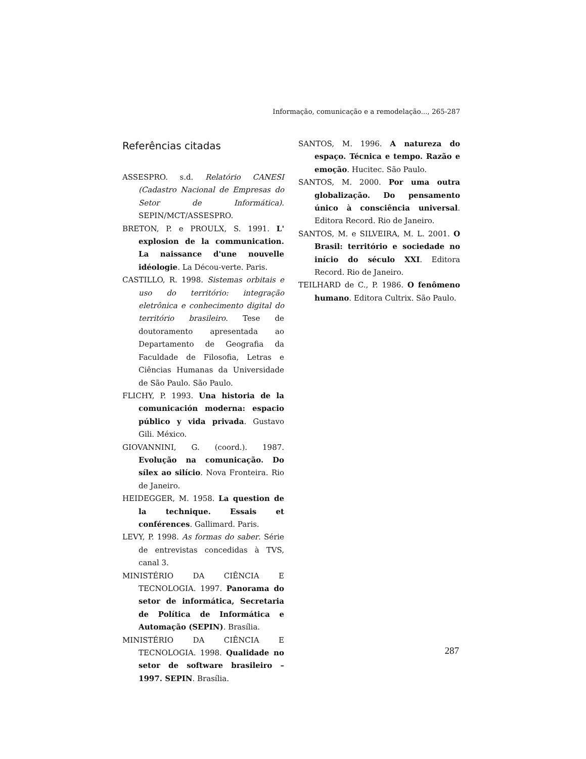Informação, comunicação e a remodelação..., 265-287
Referências citadas
ASSESPRO. s.d. Relatório CANESI (Cadastro Nacional de Empresas do Setor de Informática). SEPIN/MCT/ASSESPRO.
BRETON, P. e PROULX, S. 1991. L' explosion de la communication. La naissance d'une nouvelle idéologie. La Décou-verte. Paris.
CASTILLO, R. 1998. Sistemas orbitais e uso do território: integração eletrônica e conhecimento digital do território brasileiro. Tese de doutoramento apresentada ao Departamento de Geografia da Faculdade de Filosofia, Letras e Ciências Humanas da Universidade de São Paulo. São Paulo.
FLICHY, P. 1993. Una historia de la comunicación moderna: espacio público y vida privada. Gustavo Gili. México.
GIOVANNINI, G. (coord.). 1987. Evolução na comunicação. Do sílex ao silício. Nova Fronteira. Rio de Janeiro.
HEIDEGGER, M. 1958. La question de la technique. Essais et conférences. Gallimard. Paris.
LEVY, P. 1998. As formas do saber. Série de entrevistas concedidas à TVS, canal 3.
MINISTÉRIO DA CIÊNCIA E TECNOLOGIA. 1997. Panorama do setor de informática, Secretaria de Política de Informática e Automação (SEPIN). Brasília.
MINISTÉRIO DA CIÊNCIA E TECNOLOGIA. 1998. Qualidade no setor de software brasileiro – 1997. SEPIN. Brasília.
SANTOS, M. 1996. A natureza do espaço. Técnica e tempo. Razão e emoção. Hucitec. São Paulo.
SANTOS, M. 2000. Por uma outra globalização. Do pensamento único à consciência universal. Editora Record. Rio de Janeiro.
SANTOS, M. e SILVEIRA, M. L. 2001. O Brasil: território e sociedade no início do século XXI. Editora Record. Rio de Janeiro.
TEILHARD de C., P. 1986. O fenômeno humano. Editora Cultrix. São Paulo.
287